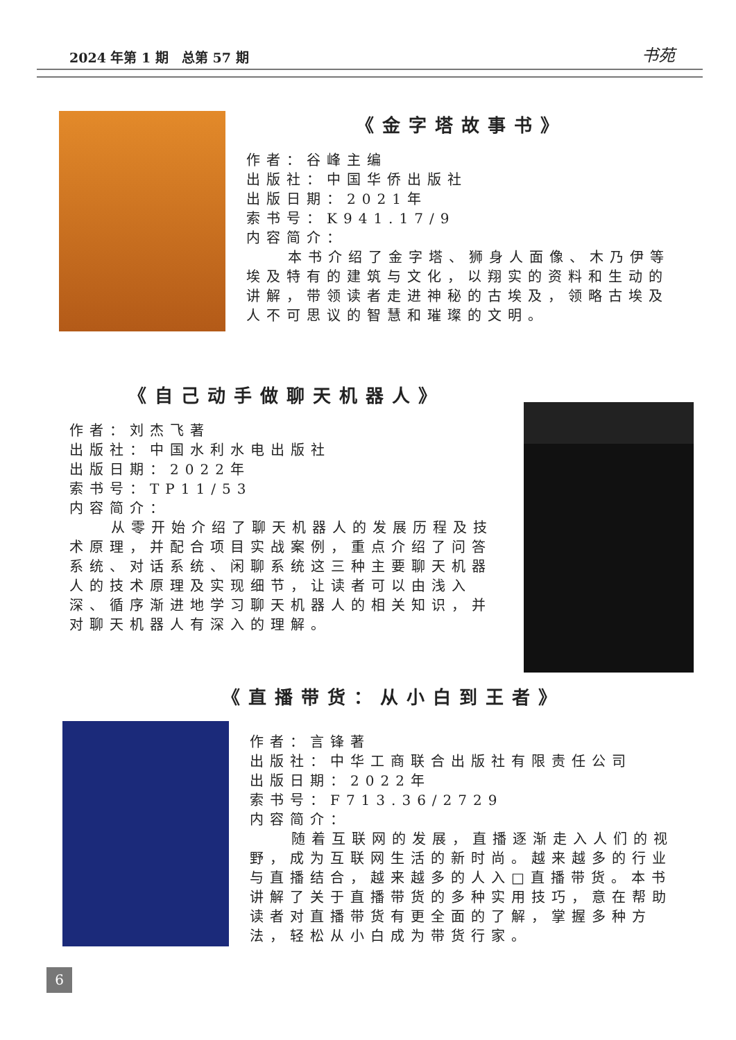2024 年第 1 期　总第 57 期 书苑
《金字塔故事书》
作者：谷峰主编
出版社：中国华侨出版社
出版日期：2021年
索书号：K941.17/9
内容简介：
本书介绍了金字塔、狮身人面像、木乃伊等埃及特有的建筑与文化，以翔实的资料和生动的讲解，带领读者走进神秘的古埃及，领略古埃及人不可思议的智慧和璀璨的文明。
《自己动手做聊天机器人》
作者：刘杰飞著
出版社：中国水利水电出版社
出版日期：2022年
索书号：TP11/53
内容简介：
从零开始介绍了聊天机器人的发展历程及技术原理，并配合项目实战案例，重点介绍了问答系统、对话系统、闲聊系统这三种主要聊天机器人的技术原理及实现细节，让读者可以由浅入深、循序渐进地学习聊天机器人的相关知识，并对聊天机器人有深入的理解。
《直播带货：从小白到王者》
作者：言锋著
出版社：中华工商联合出版社有限责任公司
出版日期：2022年
索书号：F713.36/2729
内容简介：
随着互联网的发展，直播逐渐走入人们的视野，成为互联网生活的新时尚。越来越多的行业与直播结合，越来越多的人入□直播带货。本书讲解了关于直播带货的多种实用技巧，意在帮助读者对直播带货有更全面的了解，掌握多种方法，轻松从小白成为带货行家。
6